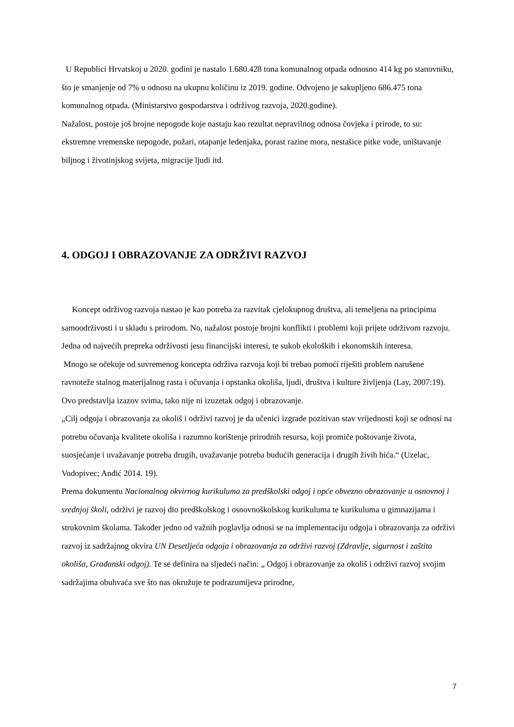U Republici Hrvatskoj u 2020. godini je nastalo 1.680.428 tona komunalnog otpada odnosno 414 kg po stanovniku, što je smanjenje od 7% u odnosu na ukupnu količinu iz 2019. godine. Odvojeno je sakupljeno 686.475 tona komunalnog otpada. (Ministarstvo gospodarstva i održivog razvoja, 2020.godine).
Nažalost, postoje još brojne nepogode koje nastaju kao rezultat nepravilnog odnosa čovjeka i prirode, to su: ekstremne vremenske nepogode, požari, otapanje ledenjaka, porast razine mora, nestašice pitke vode, uništavanje biljnog i životinjskog svijeta, migracije ljudi itd.
4. ODGOJ I OBRAZOVANJE ZA ODRŽIVI RAZVOJ
Koncept održivog razvoja nastao je kao potreba za razvitak cjelokupnog društva, ali temeljena na principima samoodrživosti i u skladu s prirodom. No, nažalost postoje brojni konflikti i problemi koji prijete održivom razvoju. Jedna od najvećih prepreka održivosti jesu financijski interesi, te sukob ekoloških i ekonomskih interesa.
Mnogo se očekuje od suvremenog koncepta održiva razvoja koji bi trebao pomoći riješiti problem narušene ravnoteže stalnog materijalnog rasta i očuvanja i opstanka okoliša, ljudi, društva i kulture življenja (Lay, 2007:19). Ovo predstavlja izazov svima, tako nije ni izuzetak odgoj i obrazovanje.
„Cilj odgoja i obrazovanja za okoliš i održivi razvoj je da učenici izgrade pozitivan stav vrijednosti koji se odnosi na potrebu očuvanja kvalitete okoliša i razumno korištenje prirodnih resursa, koji promiče poštovanje života, suosjećanje i uvažavanje potreba drugih, uvažavanje potreba budućih generacija i drugih živih bića.“ (Uzelac, Vodopivec; Anđić 2014. 19).
Prema dokumentu Nacionalnog okvirnog kurikuluma za predškolski odgoj i opće obvezno obrazovanje u osnovnoj i srednjoj školi, održivi je razvoj dio predškolskog i osnovnoškolskog kurikuluma te kurikuluma u gimnazijama i strukovnim školama. Također jedno od važnih poglavlja odnosi se na implementaciju odgoja i obrazovanja za održivi razvoj iz sadržajnog okvira UN Desetljeća odgoja i obrazovanja za održivi razvoj (Zdravlje, sigurnost i zaštita okoliša, Građanski odgoj). Te se definira na sljedeći način: „ Odgoj i obrazovanje za okoliš i održivi razvoj svojim sadržajima obuhvaća sve što nas okružuje te podrazumijeva prirodne,
7